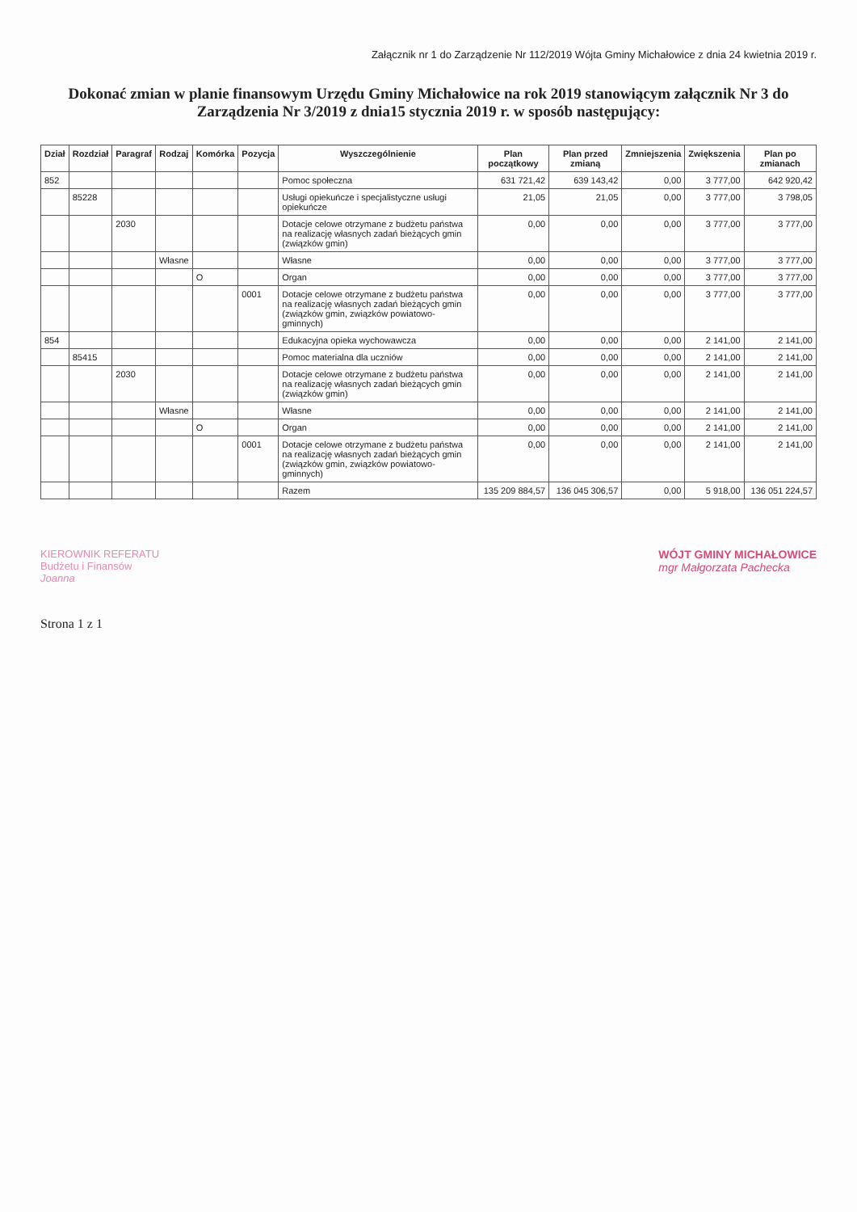Załącznik nr 1 do Zarządzenie Nr 112/2019 Wójta Gminy Michałowice z dnia 24 kwietnia 2019 r.
Dokonać zmian w planie finansowym Urzędu Gminy Michałowice na rok 2019 stanowiącym załącznik Nr 3 do Zarządzenia Nr 3/2019 z dnia15 stycznia 2019 r. w sposób następujący:
| Dział | Rozdział | Paragraf | Rodzaj | Komórka | Pozycja | Wyszczególnienie | Plan początkowy | Plan przed zmianą | Zmniejszenia | Zwiększenia | Plan po zmianach |
| --- | --- | --- | --- | --- | --- | --- | --- | --- | --- | --- | --- |
| 852 | | | | | | Pomoc społeczna | 631 721,42 | 639 143,42 | 0,00 | 3 777,00 | 642 920,42 |
| | 85228 | | | | | Usługi opiekuńcze i specjalistyczne usługi opiekuńcze | 21,05 | 21,05 | 0,00 | 3 777,00 | 3 798,05 |
| | | 2030 | | | | Dotacje celowe otrzymane z budżetu państwa na realizację własnych zadań bieżących gmin (związków gmin) | 0,00 | 0,00 | 0,00 | 3 777,00 | 3 777,00 |
| | | | Własne | | | Własne | 0,00 | 0,00 | 0,00 | 3 777,00 | 3 777,00 |
| | | | | O | | Organ | 0,00 | 0,00 | 0,00 | 3 777,00 | 3 777,00 |
| | | | | | 0001 | Dotacje celowe otrzymane z budżetu państwa na realizację własnych zadań bieżących gmin (związków gmin, związków powiatowo-gminnych) | 0,00 | 0,00 | 0,00 | 3 777,00 | 3 777,00 |
| 854 | | | | | | Edukacyjna opieka wychowawcza | 0,00 | 0,00 | 0,00 | 2 141,00 | 2 141,00 |
| | 85415 | | | | | Pomoc materialna dla uczniów | 0,00 | 0,00 | 0,00 | 2 141,00 | 2 141,00 |
| | | 2030 | | | | Dotacje celowe otrzymane z budżetu państwa na realizację własnych zadań bieżących gmin (związków gmin) | 0,00 | 0,00 | 0,00 | 2 141,00 | 2 141,00 |
| | | | Własne | | | Własne | 0,00 | 0,00 | 0,00 | 2 141,00 | 2 141,00 |
| | | | | O | | Organ | 0,00 | 0,00 | 0,00 | 2 141,00 | 2 141,00 |
| | | | | | 0001 | Dotacje celowe otrzymane z budżetu państwa na realizację własnych zadań bieżących gmin (związków gmin, związków powiatowo-gminnych) | 0,00 | 0,00 | 0,00 | 2 141,00 | 2 141,00 |
| | | | | | | Razem | 135 209 884,57 | 136 045 306,57 | 0,00 | 5 918,00 | 136 051 224,57 |
KIEROWNIK REFERATU
Budżetu i Finansów
Joanna
WÓJT GMINY MICHAŁOWICE
mgr Małgorzata Pachecka
Strona 1 z 1